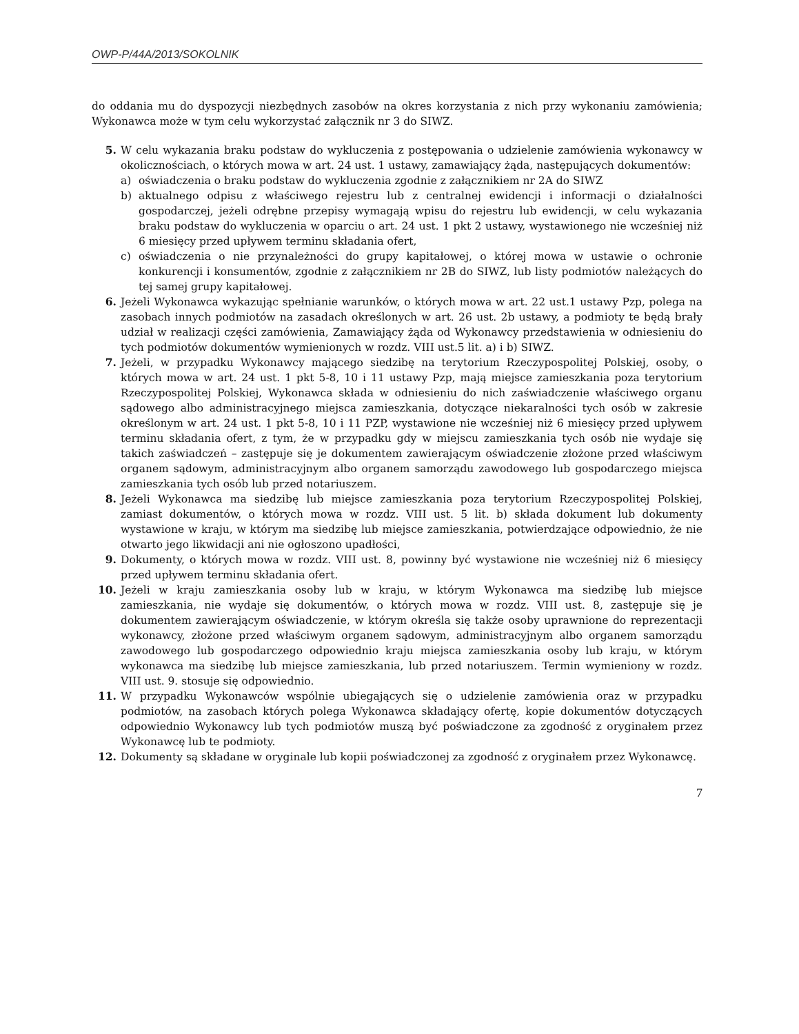OWP-P/44A/2013/SOKOLNIK
do oddania mu do dyspozycji niezbędnych zasobów na okres korzystania z nich przy wykonaniu zamówienia; Wykonawca może w tym celu wykorzystać załącznik nr 3 do SIWZ.
5. W celu wykazania braku podstaw do wykluczenia z postępowania o udzielenie zamówienia wykonawcy w okolicznościach, o których mowa w art. 24 ust. 1 ustawy, zamawiający żąda, następujących dokumentów:
a) oświadczenia o braku podstaw do wykluczenia zgodnie z załącznikiem nr 2A do SIWZ
b) aktualnego odpisu z właściwego rejestru lub z centralnej ewidencji i informacji o działalności gospodarczej, jeżeli odrębne przepisy wymagają wpisu do rejestru lub ewidencji, w celu wykazania braku podstaw do wykluczenia w oparciu o art. 24 ust. 1 pkt 2 ustawy, wystawionego nie wcześniej niż 6 miesięcy przed upływem terminu składania ofert,
c) oświadczenia o nie przynależności do grupy kapitałowej, o której mowa w ustawie o ochronie konkurencji i konsumentów, zgodnie z załącznikiem nr 2B do SIWZ, lub listy podmiotów należących do tej samej grupy kapitałowej.
6. Jeżeli Wykonawca wykazując spełnianie warunków, o których mowa w art. 22 ust.1 ustawy Pzp, polega na zasobach innych podmiotów na zasadach określonych w art. 26 ust. 2b ustawy, a podmioty te będą brały udział w realizacji części zamówienia, Zamawiający żąda od Wykonawcy przedstawienia w odniesieniu do tych podmiotów dokumentów wymienionych w rozdz. VIII ust.5 lit. a) i b) SIWZ.
7. Jeżeli, w przypadku Wykonawcy mającego siedzibę na terytorium Rzeczypospolitej Polskiej, osoby, o których mowa w art. 24 ust. 1 pkt 5-8, 10 i 11 ustawy Pzp, mają miejsce zamieszkania poza terytorium Rzeczypospolitej Polskiej, Wykonawca składa w odniesieniu do nich zaświadczenie właściwego organu sądowego albo administracyjnego miejsca zamieszkania, dotyczące niekaralności tych osób w zakresie określonym w art. 24 ust. 1 pkt 5-8, 10 i 11 PZP, wystawione nie wcześniej niż 6 miesięcy przed upływem terminu składania ofert, z tym, że w przypadku gdy w miejscu zamieszkania tych osób nie wydaje się takich zaświadczeń – zastępuje się je dokumentem zawierającym oświadczenie złożone przed właściwym organem sądowym, administracyjnym albo organem samorządu zawodowego lub gospodarczego miejsca zamieszkania tych osób lub przed notariuszem.
8. Jeżeli Wykonawca ma siedzibę lub miejsce zamieszkania poza terytorium Rzeczypospolitej Polskiej, zamiast dokumentów, o których mowa w rozdz. VIII ust. 5 lit. b) składa dokument lub dokumenty wystawione w kraju, w którym ma siedzibę lub miejsce zamieszkania, potwierdzające odpowiednio, że nie otwarto jego likwidacji ani nie ogłoszono upadłości,
9. Dokumenty, o których mowa w rozdz. VIII ust. 8, powinny być wystawione nie wcześniej niż 6 miesięcy przed upływem terminu składania ofert.
10. Jeżeli w kraju zamieszkania osoby lub w kraju, w którym Wykonawca ma siedzibę lub miejsce zamieszkania, nie wydaje się dokumentów, o których mowa w rozdz. VIII ust. 8, zastępuje się je dokumentem zawierającym oświadczenie, w którym określa się także osoby uprawnione do reprezentacji wykonawcy, złożone przed właściwym organem sądowym, administracyjnym albo organem samorządu zawodowego lub gospodarczego odpowiednio kraju miejsca zamieszkania osoby lub kraju, w którym wykonawca ma siedzibę lub miejsce zamieszkania, lub przed notariuszem. Termin wymieniony w rozdz. VIII ust. 9. stosuje się odpowiednio.
11. W przypadku Wykonawców wspólnie ubiegających się o udzielenie zamówienia oraz w przypadku podmiotów, na zasobach których polega Wykonawca składający ofertę, kopie dokumentów dotyczących odpowiednio Wykonawcy lub tych podmiotów muszą być poświadczone za zgodność z oryginałem przez Wykonawcę lub te podmioty.
12. Dokumenty są składane w oryginale lub kopii poświadczonej za zgodność z oryginałem przez Wykonawcę.
7